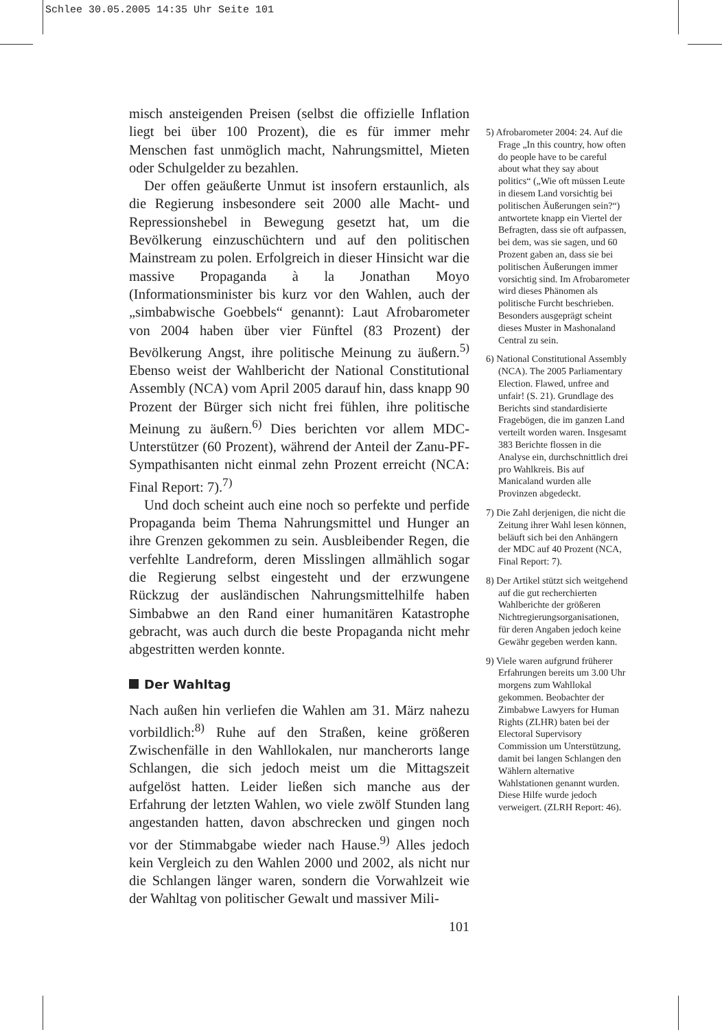Schlee 30.05.2005 14:35 Uhr Seite 101
misch ansteigenden Preisen (selbst die offizielle Inflation liegt bei über 100 Prozent), die es für immer mehr Menschen fast unmöglich macht, Nahrungsmittel, Mieten oder Schulgelder zu bezahlen.
Der offen geäußerte Unmut ist insofern erstaunlich, als die Regierung insbesondere seit 2000 alle Macht- und Repressionshebel in Bewegung gesetzt hat, um die Bevölkerung einzuschüchtern und auf den politischen Mainstream zu polen. Erfolgreich in dieser Hinsicht war die massive Propaganda à la Jonathan Moyo (Informationsminister bis kurz vor den Wahlen, auch der „simbabwische Goebbels“ genannt): Laut Afrobarometer von 2004 haben über vier Fünftel (83 Prozent) der Bevölkerung Angst, ihre politische Meinung zu äußern.<sup>5)</sup> Ebenso weist der Wahlbericht der National Constitutional Assembly (NCA) vom April 2005 darauf hin, dass knapp 90 Prozent der Bürger sich nicht frei fühlen, ihre politische Meinung zu äußern.<sup>6)</sup> Dies berichten vor allem MDC-Unterstützer (60 Prozent), während der Anteil der Zanu-PF-Sympathisanten nicht einmal zehn Prozent erreicht (NCA: Final Report: 7).<sup>7)</sup>
Und doch scheint auch eine noch so perfekte und perfide Propaganda beim Thema Nahrungsmittel und Hunger an ihre Grenzen gekommen zu sein. Ausbleibender Regen, die verfehlte Landreform, deren Misslingen allmählich sogar die Regierung selbst eingesteht und der erzwungene Rückzug der ausländischen Nahrungsmittelhilfe haben Simbabwe an den Rand einer humanitären Katastrophe gebracht, was auch durch die beste Propaganda nicht mehr abgestritten werden konnte.
Der Wahltag
Nach außen hin verliefen die Wahlen am 31. März nahezu vorbildlich:<sup>8)</sup> Ruhe auf den Straßen, keine größeren Zwischenfälle in den Wahllokalen, nur mancherorts lange Schlangen, die sich jedoch meist um die Mittagszeit aufgelöst hatten. Leider ließen sich manche aus der Erfahrung der letzten Wahlen, wo viele zwölf Stunden lang angestanden hatten, davon abschrecken und gingen noch vor der Stimmabgabe wieder nach Hause.<sup>9)</sup> Alles jedoch kein Vergleich zu den Wahlen 2000 und 2002, als nicht nur die Schlangen länger waren, sondern die Vorwahlzeit wie der Wahltag von politischer Gewalt und massiver Mili-
101
5) Afrobarometer 2004: 24. Auf die Frage „In this country, how often do people have to be careful about what they say about politics“ („Wie oft müssen Leute in diesem Land vorsichtig bei politischen Äußerungen sein?“) antwortete knapp ein Viertel der Befragten, dass sie oft aufpassen, bei dem, was sie sagen, und 60 Prozent gaben an, dass sie bei politischen Äußerungen immer vorsichtig sind. Im Afrobarometer wird dieses Phänomen als politische Furcht beschrieben. Besonders ausgeprägt scheint dieses Muster in Mashonaland Central zu sein.
6) National Constitutional Assembly (NCA). The 2005 Parliamentary Election. Flawed, unfree and unfair! (S. 21). Grundlage des Berichts sind standardisierte Fragebögen, die im ganzen Land verteilt worden waren. Insgesamt 383 Berichte flossen in die Analyse ein, durchschnittlich drei pro Wahlkreis. Bis auf Manicaland wurden alle Provinzen abgedeckt.
7) Die Zahl derjenigen, die nicht die Zeitung ihrer Wahl lesen können, beläuft sich bei den Anhängern der MDC auf 40 Prozent (NCA, Final Report: 7).
8) Der Artikel stützt sich weitgehend auf die gut recherchierten Wahlberichte der größeren Nichtregierungsorganisationen, für deren Angaben jedoch keine Gewähr gegeben werden kann.
9) Viele waren aufgrund früherer Erfahrungen bereits um 3.00 Uhr morgens zum Wahllokal gekommen. Beobachter der Zimbabwe Lawyers for Human Rights (ZLHR) baten bei der Electoral Supervisory Commission um Unterstützung, damit bei langen Schlangen den Wählern alternative Wahlstationen genannt wurden. Diese Hilfe wurde jedoch verweigert. (ZLRH Report: 46).